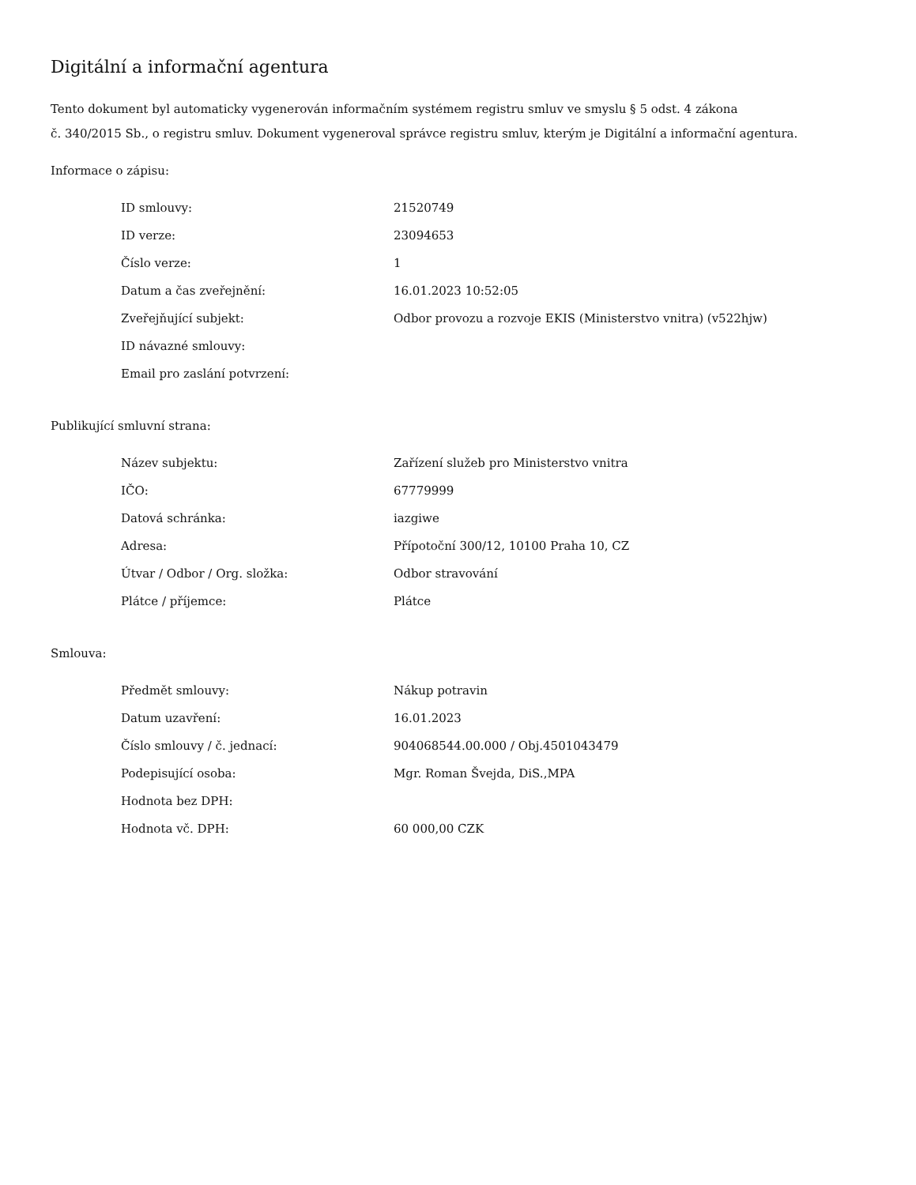Digitální a informační agentura
Tento dokument byl automaticky vygenerován informačním systémem registru smluv ve smyslu § 5 odst. 4 zákona
č. 340/2015 Sb., o registru smluv. Dokument vygeneroval správce registru smluv, kterým je Digitální a informační agentura.
Informace o zápisu:
| ID smlouvy: | 21520749 |
| ID verze: | 23094653 |
| Číslo verze: | 1 |
| Datum a čas zveřejnění: | 16.01.2023 10:52:05 |
| Zveřejňující subjekt: | Odbor provozu a rozvoje EKIS (Ministerstvo vnitra) (v522hjw) |
| ID návazné smlouvy: | |
| Email pro zaslání potvrzení: | |
Publikující smluvní strana:
| Název subjektu: | Zařízení služeb pro Ministerstvo vnitra |
| IČO: | 67779999 |
| Datová schránka: | iazgiwe |
| Adresa: | Přípotoční 300/12, 10100 Praha 10, CZ |
| Útvar / Odbor / Org. složka: | Odbor stravování |
| Plátce / příjemce: | Plátce |
Smlouva:
| Předmět smlouvy: | Nákup potravin |
| Datum uzavření: | 16.01.2023 |
| Číslo smlouvy / č. jednací: | 904068544.00.000 / Obj.4501043479 |
| Podepisující osoba: | Mgr. Roman Švejda, DiS.,MPA |
| Hodnota bez DPH: | |
| Hodnota vč. DPH: | 60 000,00 CZK |